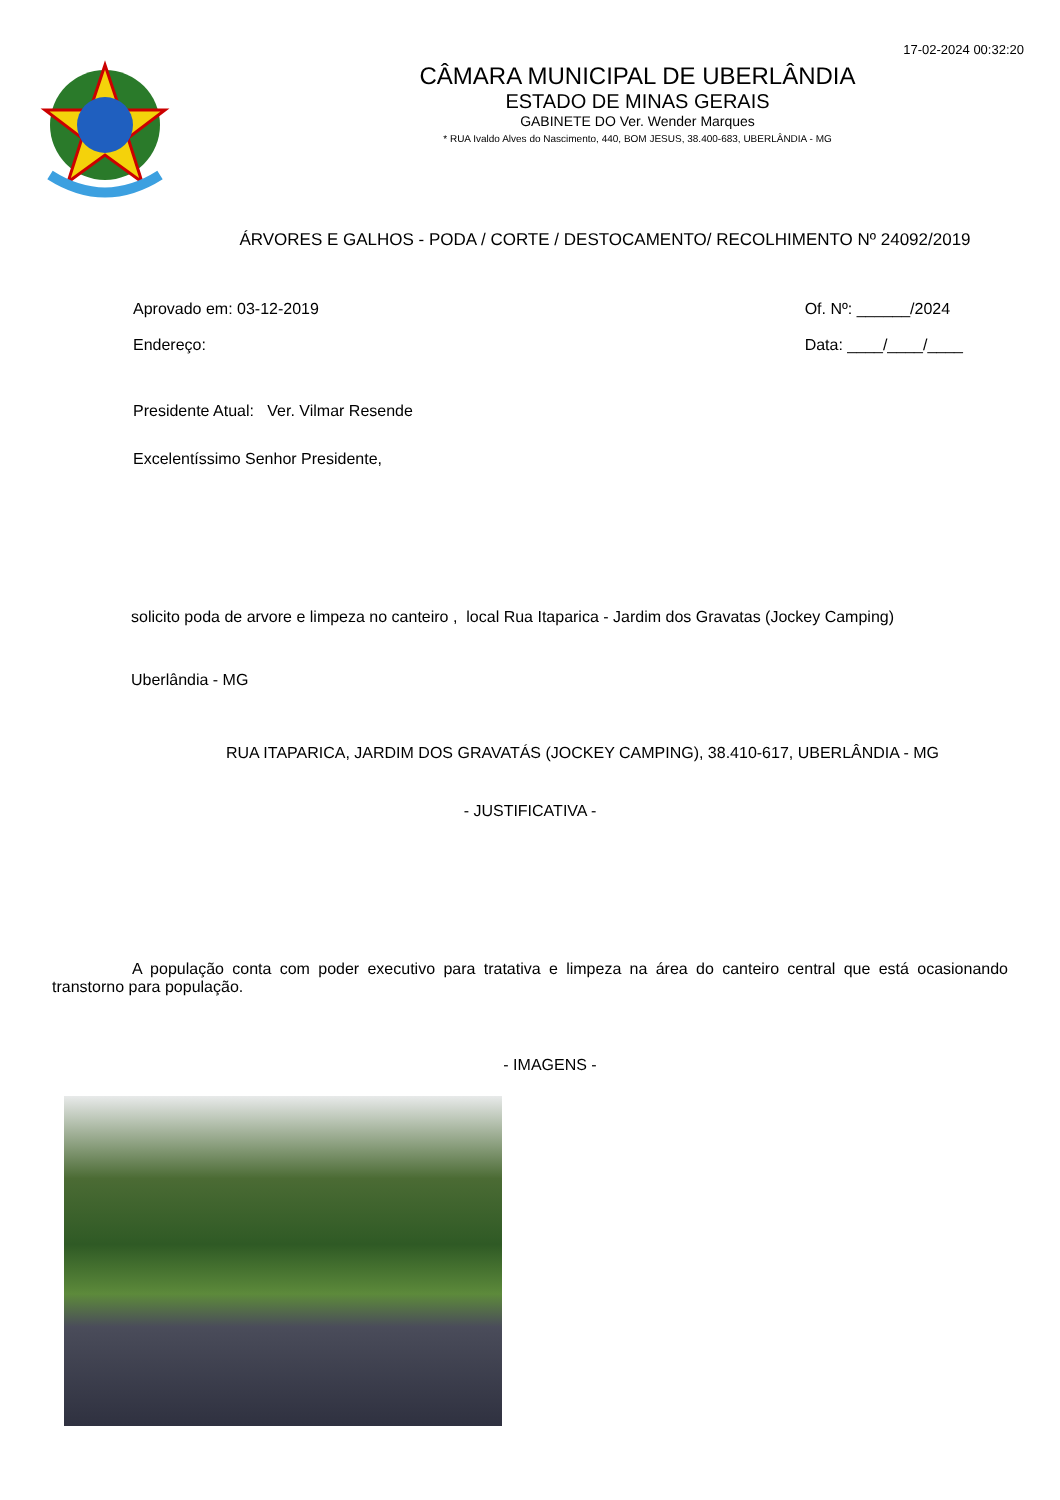17-02-2024 00:32:20
CÂMARA MUNICIPAL DE UBERLÂNDIA
ESTADO DE MINAS GERAIS
GABINETE DO Ver. Wender Marques
* RUA Ivaldo Alves do Nascimento, 440, BOM JESUS, 38.400-683, UBERLÂNDIA - MG
ÁRVORES E GALHOS - PODA / CORTE / DESTOCAMENTO/ RECOLHIMENTO Nº 24092/2019
Aprovado em: 03-12-2019
Endereço:
Of. Nº: ______/2024
Data: ____/____/____
Presidente Atual: Ver. Vilmar Resende
Excelentíssimo Senhor Presidente,
solicito poda de arvore e limpeza no canteiro , local Rua Itaparica - Jardim dos Gravatas (Jockey Camping)
Uberlândia - MG
RUA ITAPARICA, JARDIM DOS GRAVATÁS (JOCKEY CAMPING), 38.410-617, UBERLÂNDIA - MG
- JUSTIFICATIVA -
A população conta com poder executivo para tratativa e limpeza na área do canteiro central que está ocasionando transtorno para população.
- IMAGENS -